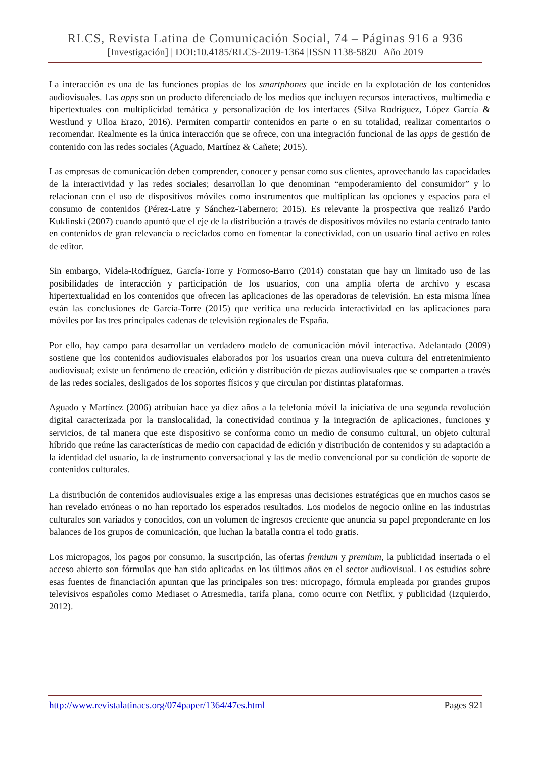RLCS, Revista Latina de Comunicación Social, 74 – Páginas 916 a 936
[Investigación] | DOI:10.4185/RLCS-2019-1364 |ISSN 1138-5820 | Año 2019
La interacción es una de las funciones propias de los smartphones que incide en la explotación de los contenidos audiovisuales. Las apps son un producto diferenciado de los medios que incluyen recursos interactivos, multimedia e hipertextuales con multiplicidad temática y personalización de los interfaces (Silva Rodríguez, López García & Westlund y Ulloa Erazo, 2016). Permiten compartir contenidos en parte o en su totalidad, realizar comentarios o recomendar. Realmente es la única interacción que se ofrece, con una integración funcional de las apps de gestión de contenido con las redes sociales (Aguado, Martínez & Cañete; 2015).
Las empresas de comunicación deben comprender, conocer y pensar como sus clientes, aprovechando las capacidades de la interactividad y las redes sociales; desarrollan lo que denominan “empoderamiento del consumidor” y lo relacionan con el uso de dispositivos móviles como instrumentos que multiplican las opciones y espacios para el consumo de contenidos (Pérez-Latre y Sánchez-Tabernero; 2015). Es relevante la prospectiva que realizó Pardo Kuklinski (2007) cuando apuntó que el eje de la distribución a través de dispositivos móviles no estaría centrado tanto en contenidos de gran relevancia o reciclados como en fomentar la conectividad, con un usuario final activo en roles de editor.
Sin embargo, Videla-Rodríguez, García-Torre y Formoso-Barro (2014) constatan que hay un limitado uso de las posibilidades de interacción y participación de los usuarios, con una amplia oferta de archivo y escasa hipertextualidad en los contenidos que ofrecen las aplicaciones de las operadoras de televisión. En esta misma línea están las conclusiones de García-Torre (2015) que verifica una reducida interactividad en las aplicaciones para móviles por las tres principales cadenas de televisión regionales de España.
Por ello, hay campo para desarrollar un verdadero modelo de comunicación móvil interactiva. Adelantado (2009) sostiene que los contenidos audiovisuales elaborados por los usuarios crean una nueva cultura del entretenimiento audiovisual; existe un fenómeno de creación, edición y distribución de piezas audiovisuales que se comparten a través de las redes sociales, desligados de los soportes físicos y que circulan por distintas plataformas.
Aguado y Martínez (2006) atribuían hace ya diez años a la telefonía móvil la iniciativa de una segunda revolución digital caracterizada por la translocalidad, la conectividad continua y la integración de aplicaciones, funciones y servicios, de tal manera que este dispositivo se conforma como un medio de consumo cultural, un objeto cultural híbrido que reúne las características de medio con capacidad de edición y distribución de contenidos y su adaptación a la identidad del usuario, la de instrumento conversacional y las de medio convencional por su condición de soporte de contenidos culturales.
La distribución de contenidos audiovisuales exige a las empresas unas decisiones estratégicas que en muchos casos se han revelado erróneas o no han reportado los esperados resultados. Los modelos de negocio online en las industrias culturales son variados y conocidos, con un volumen de ingresos creciente que anuncia su papel preponderante en los balances de los grupos de comunicación, que luchan la batalla contra el todo gratis.
Los micropagos, los pagos por consumo, la suscripción, las ofertas fremium y premium, la publicidad insertada o el acceso abierto son fórmulas que han sido aplicadas en los últimos años en el sector audiovisual. Los estudios sobre esas fuentes de financiación apuntan que las principales son tres: micropago, fórmula empleada por grandes grupos televisivos españoles como Mediaset o Atresmedia, tarifa plana, como ocurre con Netflix, y publicidad (Izquierdo, 2012).
http://www.revistalatinacs.org/074paper/1364/47es.html Pages 921